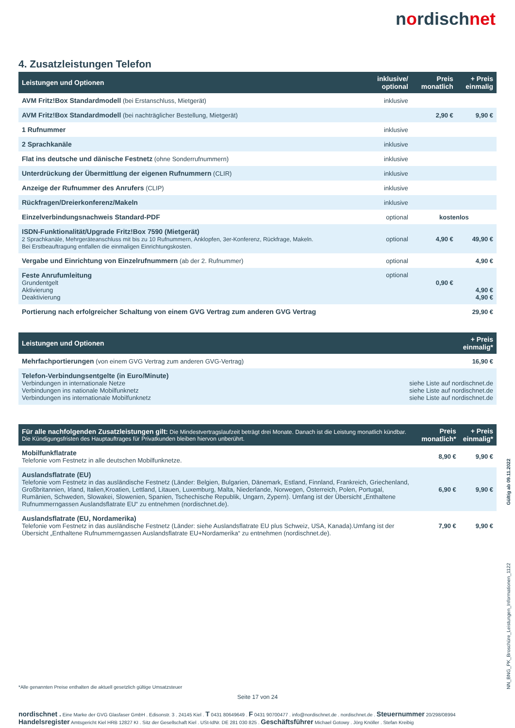nordischnet
4. Zusatzleistungen Telefon
| Leistungen und Optionen | inklusive/ optional | Preis monatlich | + Preis einmalig |
| --- | --- | --- | --- |
| AVM Fritz!Box Standardmodell (bei Erstanschluss, Mietgerät) | inklusive | | |
| AVM Fritz!Box Standardmodell (bei nachträglicher Bestellung, Mietgerät) | | 2,90 € | 9,90 € |
| 1 Rufnummer | inklusive | | |
| 2 Sprachkanäle | inklusive | | |
| Flat ins deutsche und dänische Festnetz (ohne Sonderrufnummern) | inklusive | | |
| Unterdrückung der Übermittlung der eigenen Rufnummern (CLIR) | inklusive | | |
| Anzeige der Rufnummer des Anrufers (CLIP) | inklusive | | |
| Rückfragen/Dreierkonferenz/Makeln | inklusive | | |
| Einzelverbindungsnachweis Standard-PDF | optional | kostenlos | |
| ISDN-Funktionalität/Upgrade Fritz!Box 7590 (Mietgerät) 2 Sprachkanäle, Mehrgeräteanschluss mit bis zu 10 Rufnummern, Anklopfen, 3er-Konferenz, Rückfrage, Makeln. Bei Erstbeauftragung entfallen die einmaligen Einrichtungskosten. | optional | 4,90 € | 49,90 € |
| Vergabe und Einrichtung von Einzelrufnummern (ab der 2. Rufnummer) | optional | | 4,90 € |
| Feste Anrufumleitung Grundentgelt Aktivierung Deaktivierung | optional | 0,90 € | 4,90 € 4,90 € |
| Portierung nach erfolgreicher Schaltung von einem GVG Vertrag zum anderen GVG Vertrag | | | 29,90 € |
| Leistungen und Optionen | + Preis einmalig* |
| --- | --- |
| Mehrfachportierungen (von einem GVG Vertrag zum anderen GVG-Vertrag) | 16,90 € |
| Telefon-Verbindungsentgelte (in Euro/Minute) Verbindungen in internationale Netze Verbindungen ins nationale Mobilfunknetz Verbindungen ins internationale Mobilfunknetz | siehe Liste auf nordischnet.de siehe Liste auf nordischnet.de siehe Liste auf nordischnet.de |
| Für alle nachfolgenden Zusatzleistungen gilt: Die Mindestvertragslaufzeit beträgt drei Monate. Danach ist die Leistung monatlich kündbar. Die Kündigungsfristen des Hauptauftrages für Privatkunden bleiben hiervon unberührt. | Preis monatlich* | + Preis einmalig* |
| --- | --- | --- |
| Mobilfunkflatrate Telefonie vom Festnetz in alle deutschen Mobilfunknetze. | 8,90 € | 9,90 € |
| Auslandsflatrate (EU) Telefonie vom Festnetz in das ausländische Festnetz (Länder: Belgien, Bulgarien, Dänemark, Estland, Finnland, Frankreich, Griechenland, Großbritannien, Irland, Italien,Kroatien, Lettland, Litauen, Luxemburg, Malta, Niederlande, Norwegen, Österreich, Polen, Portugal, Rumänien, Schweden, Slowakei, Slowenien, Spanien, Tschechische Republik, Ungarn, Zypern). Umfang ist der Übersicht „Enthaltene Rufnummerngassen Auslandsflatrate EU“ zu entnehmen (nordischnet.de). | 6,90 € | 9,90 € |
| Auslandsflatrate (EU, Nordamerika) Telefonie vom Festnetz in das ausländische Festnetz (Länder: siehe Auslandsflatrate EU plus Schweiz, USA, Kanada).Umfang ist der Übersicht „Enthaltene Rufnummerngassen Auslandsflatrate EU+Nordamerika“ zu entnehmen (nordischnet.de). | 7,90 € | 9,90 € |
Gültig ab 09.11.2022
NN_BNG_PK_Broschüre_Leistungen_Informationen_1122
*Alle genannten Preise enthalten die aktuell gesetzlich gültige Umsatzsteuer
Seite 17 von 24
nordischnet . Eine Marke der GVG Glasfaser GmbH . Edisonstr. 3 . 24145 Kiel . T 0431 80649649 . F 0431 90700477 . info@nordischnet.de . nordischnet.de . Steuernummer 20/298/08994
Handelsregister Amtsgericht Kiel HRB 12827 KI . Sitz der Gesellschaft Kiel . USt-IdNr. DE 281 030 825 . Geschäftsführer Michael Gotowy . Jörg Knöller . Stefan Kreibig